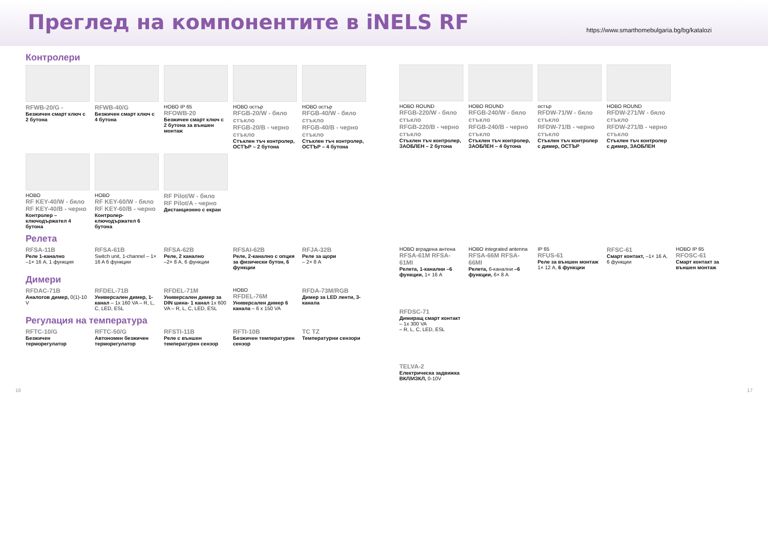Преглед на компонентите в iNELS RF
https://www.smarthomebulgaria.bg/bg/katalozi
Контролери
RFWB-20/G -
Безжичен смарт ключ с 2 бутона
RFWB-40/G
Безжичен смарт ключ с 4 бутона
НОВО IP 65
RFOWB-20
Безжичен смарт ключ с 2 бутона за външен монтаж
НОВО остър
RFGB-20/W - бяло стъкло
RFGB-20/B - черно стъкло
Стъклен тъч контролер, ОСТЪР – 2 бутона
НОВО остър
RFGB-40/W - бяло стъкло
RFGB-40/B - черно стъкло
Стъклен тъч контролер, ОСТЪР – 4 бутона
НОВО
RF KEY-40/W - бяло
RF KEY-40/B - черно
Контролер – ключодържател 4 бутона
НОВО
RF KEY-60/W - бяло
RF KEY-60/B - черно
Контролер-ключодържател 6 бутона
RF Pilot/W - бяло
RF Pilot/A - черно
Дистанционно с екран
Релета
RFSA-11B
Реле 1-канално
–1× 16 A, 1 функция
RFSA-61B
Switch unit, 1-channel – 1× 16 A 6 функции
RFSA-62B
Реле, 2 канално
–2× 8 A, 6 функции
RFSAI-62B
Реле, 2-канално с опция за физически бутон, 6 функции
RFJA-32B
Реле за щори
– 2× 8 A
Димери
RFDAC-71B
Аналогов димер, 0(1)-10 V
RFDEL-71B
Универсален димер, 1-канал – 1x 160 VA – R, L, C, LED, ESL
RFDEL-71M
Универсален димер за DIN шина- 1 канал 1x 600 VA – R, L, C, LED, ESL
НОВО
RFDEL-76M
Универсален димер 6 канала – 6 x 150 VA
RFDA-73M/RGB
Димер за LED ленти, 3-канала
Регулация на температура
RFTC-10/G
Безжичен терморегулатор
RFTC-50/G
Автономен безжичен терморегулатор
RFSTI-11B
Реле с външен температурен сензор
RFTI-10B
Безжичен температурен сензор
TC TZ
Температурни сензори
НОВО ROUND
RFGB-220/W - бяло стъкло
RFGB-220/B - черно стъкло
Стъклен тъч контролер, ЗАОБЛЕН – 2 бутона
НОВО ROUND
RFGB-240/W - бяло стъкло
RFGB-240/B - черно стъкло
Стъклен тъч контролер, ЗАОБЛЕН – 4 бутона
остър
RFDW-71/W - бяло стъкло
RFDW-71/B - черно стъкло
Стъклен тъч контролер с димер, ОСТЪР
НОВО ROUND
RFDW-271/W - бяло стъкло
RFDW-271/B - черно стъкло
Стъклен тъч контролер с димер, ЗАОБЛЕН
НОВО вградена антена
RFSA-61M RFSA-61MI
Релета, 1-канални –6 функции, 1× 16 A
НОВО integrated antenna
RFSA-66M RFSA-66MI
Релета, 6-канални –6 функции, 6× 8 A
IP 65
RFUS-61
Реле за външен монтаж 1× 12 A, 6 функции
RFSC-61
Смарт контакт, –1× 16 A, 6 функции
НОВО IP 65
RFOSC-61
Смарт контакт за външен монтаж
RFDSC-71
Димиращ смарт контакт
– 1x 300 VA
– R, L, C, LED, ESL
TELVA-2
Електрическа задвижка ВКЛ/ИЗКЛ, 0-10V
16 17